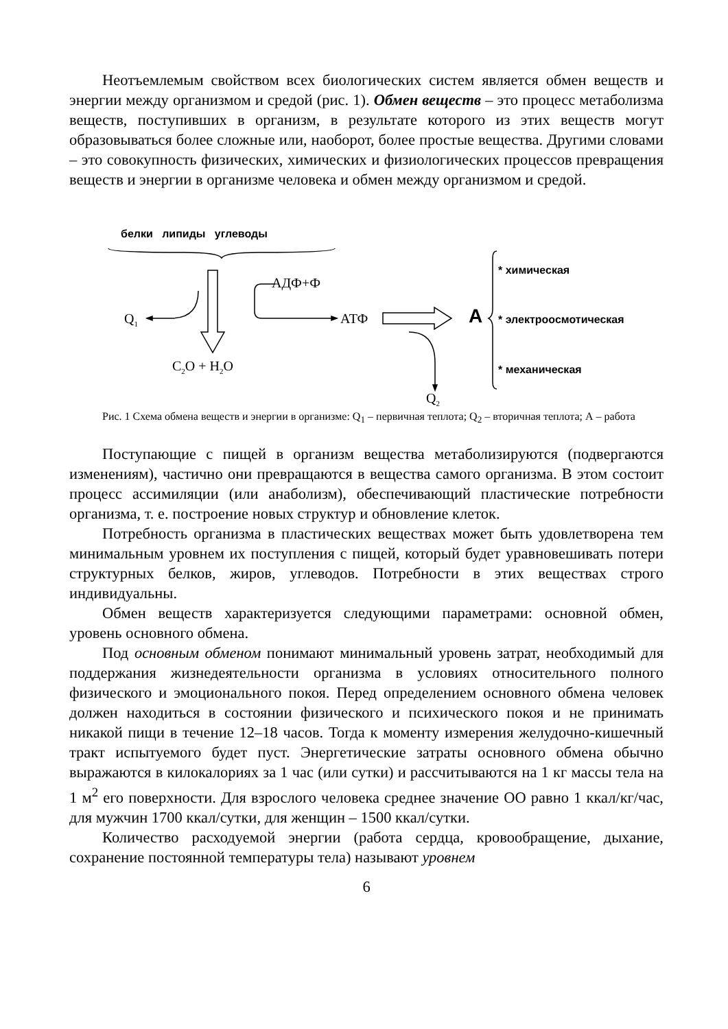Неотъемлемым свойством всех биологических систем является обмен веществ и энергии между организмом и средой (рис. 1). Обмен веществ – это процесс метаболизма веществ, поступивших в организм, в результате которого из этих веществ могут образовываться более сложные или, наоборот, более простые вещества. Другими словами – это совокупность физических, химических и физиологических процессов превращения веществ и энергии в организме человека и обмен между организмом и средой.
белки липиды углеводы
АДФ+Ф
Q<sub>1</sub> АТФ
C<sub>2</sub>O + H<sub>2</sub>O
Q<sub>2</sub>
A
* химическая
* электроосмотическая
* механическая
Рис. 1 Схема обмена веществ и энергии в организме: Q<sub>1</sub> – первичная теплота; Q<sub>2</sub> – вторичная теплота; А – работа
Поступающие с пищей в организм вещества метаболизируются (подвергаются изменениям), частично они превращаются в вещества самого организма. В этом состоит процесс ассимиляции (или анаболизм), обеспечивающий пластические потребности организма, т. е. построение новых структур и обновление клеток.
Потребность организма в пластических веществах может быть удовлетворена тем минимальным уровнем их поступления с пищей, который будет уравновешивать потери структурных белков, жиров, углеводов. Потребности в этих веществах строго индивидуальны.
Обмен веществ характеризуется следующими параметрами: основной обмен, уровень основного обмена.
Под основным обменом понимают минимальный уровень затрат, необходимый для поддержания жизнедеятельности организма в условиях относительного полного физического и эмоционального покоя. Перед определением основного обмена человек должен находиться в состоянии физического и психического покоя и не принимать никакой пищи в течение 12–18 часов. Тогда к моменту измерения желудочно-кишечный тракт испытуемого будет пуст. Энергетические затраты основного обмена обычно выражаются в килокалориях за 1 час (или сутки) и рассчитываются на 1 кг массы тела на 1 м<sup>2</sup> его поверхности. Для взрослого человека среднее значение ОО равно 1 ккал/кг/час, для мужчин 1700 ккал/сутки, для женщин – 1500 ккал/сутки.
Количество расходуемой энергии (работа сердца, кровообращение, дыхание, сохранение постоянной температуры тела) называют уровнем
6